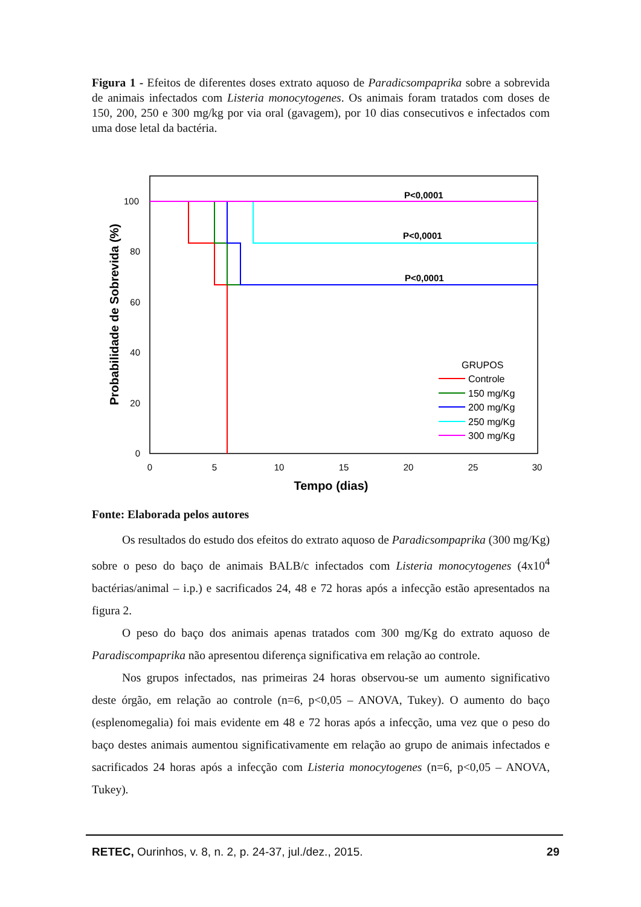Figura 1 - Efeitos de diferentes doses extrato aquoso de Paradicsompaprika sobre a sobrevida de animais infectados com Listeria monocytogenes. Os animais foram tratados com doses de 150, 200, 250 e 300 mg/kg por via oral (gavagem), por 10 dias consecutivos e infectados com uma dose letal da bactéria.
100
80
60
40
20
0
0
5
10
15
20
25
30
Tempo (dias)
Probabilidade de Sobrevida (%)
P<0,0001
P<0,0001
P<0,0001
GRUPOS
Controle
150 mg/Kg
200 mg/Kg
250 mg/Kg
300 mg/Kg
Fonte: Elaborada pelos autores
Os resultados do estudo dos efeitos do extrato aquoso de Paradicsompaprika (300 mg/Kg) sobre o peso do baço de animais BALB/c infectados com Listeria monocytogenes (4x10<sup>4</sup> bactérias/animal – i.p.) e sacrificados 24, 48 e 72 horas após a infecção estão apresentados na figura 2.
O peso do baço dos animais apenas tratados com 300 mg/Kg do extrato aquoso de Paradiscompaprika não apresentou diferença significativa em relação ao controle.
Nos grupos infectados, nas primeiras 24 horas observou-se um aumento significativo deste órgão, em relação ao controle (n=6, p<0,05 – ANOVA, Tukey). O aumento do baço (esplenomegalia) foi mais evidente em 48 e 72 horas após a infecção, uma vez que o peso do baço destes animais aumentou significativamente em relação ao grupo de animais infectados e sacrificados 24 horas após a infecção com Listeria monocytogenes (n=6, p<0,05 – ANOVA, Tukey).
RETEC, Ourinhos, v. 8, n. 2, p. 24-37, jul./dez., 2015. 29